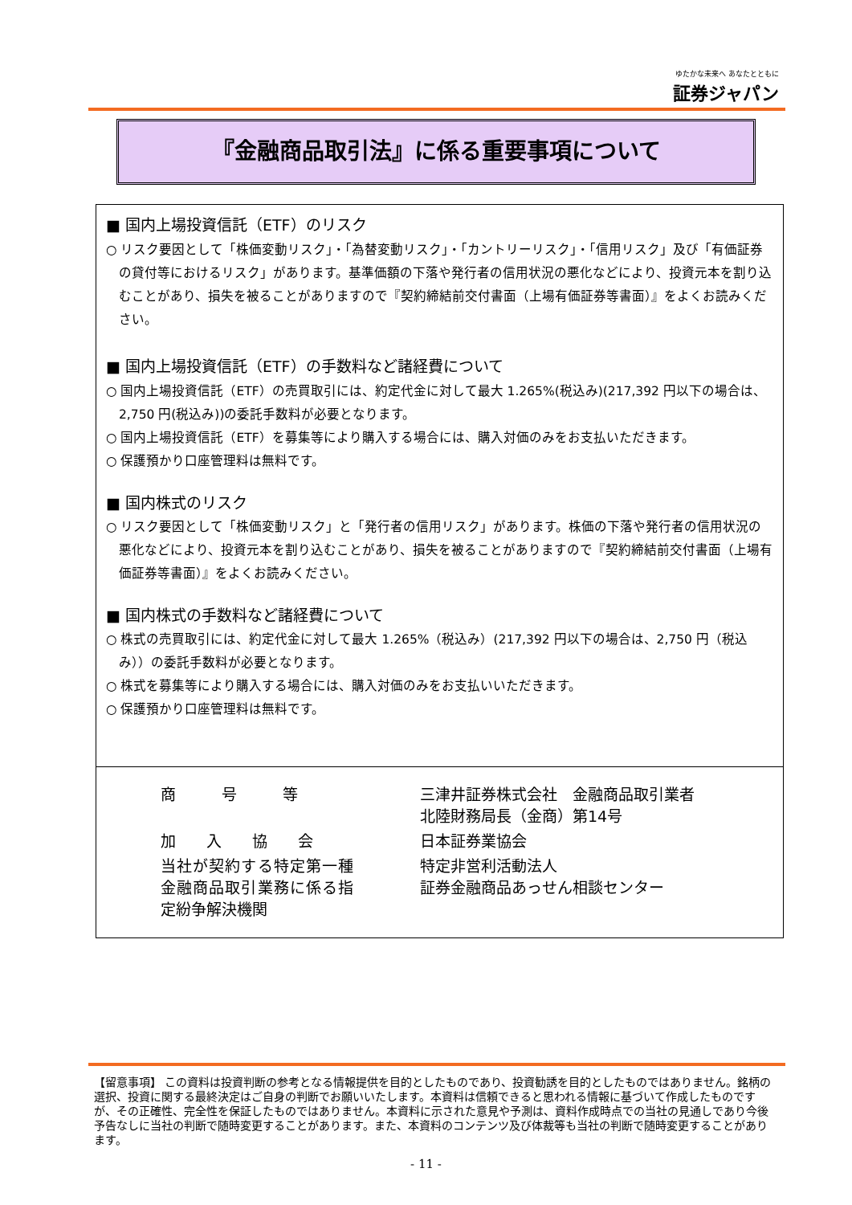ゆたかな未来へ あなたとともに
証券ジャパン
『金融商品取引法』に係る重要事項について
■ 国内上場投資信託（ETF）のリスク
○ リスク要因として「株価変動リスク」・「為替変動リスク」・「カントリーリスク」・「信用リスク」及び「有価証券の貸付等におけるリスク」があります。基準価額の下落や発行者の信用状況の悪化などにより、投資元本を割り込むことがあり、損失を被ることがありますので『契約締結前交付書面（上場有価証券等書面）』をよくお読みください。
■ 国内上場投資信託（ETF）の手数料など諸経費について
○ 国内上場投資信託（ETF）の売買取引には、約定代金に対して最大 1.265%(税込み)(217,392 円以下の場合は、2,750 円(税込み))の委託手数料が必要となります。
○ 国内上場投資信託（ETF）を募集等により購入する場合には、購入対価のみをお支払いただきます。
○ 保護預かり口座管理料は無料です。
■ 国内株式のリスク
○ リスク要因として「株価変動リスク」と「発行者の信用リスク」があります。株価の下落や発行者の信用状況の悪化などにより、投資元本を割り込むことがあり、損失を被ることがありますので『契約締結前交付書面（上場有価証券等書面）』をよくお読みください。
■ 国内株式の手数料など諸経費について
○ 株式の売買取引には、約定代金に対して最大 1.265%（税込み）(217,392 円以下の場合は、2,750 円（税込み））の委託手数料が必要となります。
○ 株式を募集等により購入する場合には、購入対価のみをお支払いいただきます。
○ 保護預かり口座管理料は無料です。
| 商 号 等 | 三津井証券株式会社 金融商品取引業者 北陸財務局長（金商）第14号 |
| 加 入 協 会 | 日本証券業協会 |
| 当社が契約する特定第一種金融商品取引業務に係る指定紛争解決機関 | 特定非営利活動法人 証券金融商品あっせん相談センター |
【留意事項】 この資料は投資判断の参考となる情報提供を目的としたものであり、投資勧誘を目的としたものではありません。銘柄の選択、投資に関する最終決定はご自身の判断でお願いいたします。本資料は信頼できると思われる情報に基づいて作成したものですが、その正確性、完全性を保証したものではありません。本資料に示された意見や予測は、資料作成時点での当社の見通しであり今後予告なしに当社の判断で随時変更することがあります。また、本資料のコンテンツ及び体裁等も当社の判断で随時変更することがあります。
- 11 -